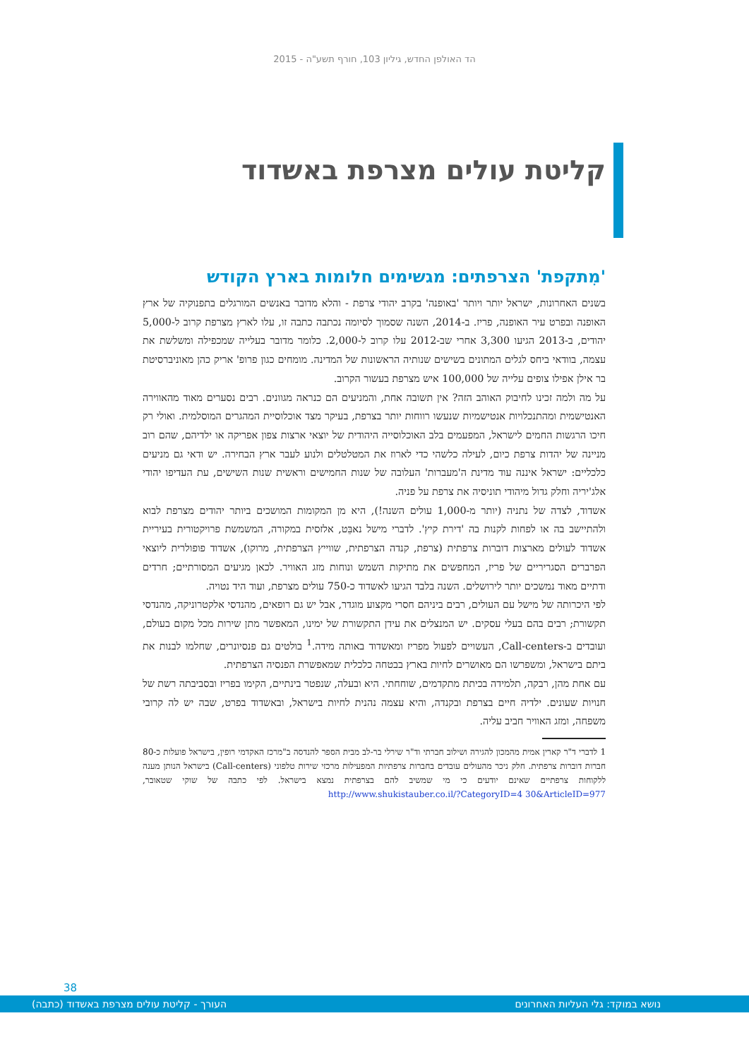הד האולפן החדש, גיליון 103, חורף תשע"ה - 2015
קליטת עולים מצרפת באשדוד
'מִתקפת' הצרפתים: מגשימים חלומות בארץ הקודש
בשנים האחרונות, ישראל יותר ויותר 'באופנה' בקרב יהודי צרפת - והלא מדובר באנשים המורגלים בתפנוקיה של ארץ האופנה ובפרט עיר האופנה, פריז. ב-2014, השנה שסמוך לסיומה נכתבה כתבה זו, עלו לארץ מצרפת קרוב ל-5,000 יהודים, ב-2013 הגיעו 3,300 אחרי שב-2012 עלו קרוב ל-2,000. כלומר מדובר בעלייה שמכפילה ומשלשת את עצמה, בוודאי ביחס לגלים המתונים בשישים שנותיה הראשונות של המדינה. מומחים כגון פרופ' אריק כהן מאוניברסיטת בר אילן אפילו צופים עלייה של 100,000 איש מצרפת בעשור הקרוב.
על מה ולמה זכינו לחיבוק האוהב הזה? אין תשובה אחת, והמניעים הם כנראה מגוונים. רבים נסערים מאוד מהאווירה האנטישמית ומהתנכלויות אנטישמיות שנעשו רווחות יותר בצרפת, בעיקר מצד אוכלוסיית המהגרים המוסלמית. ואולי רק חיכו הרגשות החמים לישראל, המפעמים בלב האוכלוסייה היהודית של יוצאי ארצות צפון אפריקה או ילדיהם, שהם רוב מניינה של יהדות צרפת כיום, לעילה כלשהי כדי לארוז את המטלטלים ולנוע לעבר ארץ הבחירה. יש ודאי גם מניעים כלכליים: ישראל איננה עוד מדינת ה'מעברות' העלובה של שנות החמישים וראשית שנות השישים, עת העדיפו יהודי אלג'יריה וחלק גדול מיהודי תוניסיה את צרפת על פניה.
אשדוד, לצדה של נתניה (יותר מ-1,000 עולים השנה!), היא מן המקומות המושכים ביותר יהודים מצרפת לבוא ולהתיישב בה או לפחות לקנות בה 'דירת קיץ'. לדברי מישל נאבֵּט, אלזסית במקורה, המשמשת פרויקטורית בעיריית אשדוד לעולים מארצות דוברות צרפתית (צרפת, קנדה הצרפתית, שווייץ הצרפתית, מרוקו), אשדוד פופולרית ליוצאי הפרברים הסגריריים של פריז, המחפשים את מתיקות השמש ונוחות מזג האוויר. לכאן מגיעים המסורתיים; חרדים ודתיים מאוד נמשכים יותר לירושלים. השנה בלבד הגיעו לאשדוד כ-750 עולים מצרפת, ועוד היד נטויה.
לפי היכרותה של מישל עם העולים, רבים ביניהם חסרי מקצוע מוגדר, אבל יש גם רופאים, מהנדסי אלקטרוניקה, מהנדסי תקשורת; רבים בהם בעלי עסקים. יש המנצלים את עידן התקשורת של ימינו, המאפשר מתן שירות מכל מקום בעולם, ועובדים ב-Call-centers, העשויים לפעול מפריז ומאשדוד באותה מידה.<sup>1</sup> בולטים גם פנסיונרים, שחלמו לבנות את ביתם בישראל, ומשפרשו הם מאושרים לחיות בארץ בבטחה כלכלית שמאפשרת הפנסיה הצרפתית.
עם אחת מהן, רבקה, תלמידה בכיתת מתקדמים, שוחחתי. היא ובעלה, שנפטר בינתיים, הקימו בפריז ובסביבתה רשת של חנויות שעונים. ילדיה חיים בצרפת ובקנדה, והיא עצמה נהנית לחיות בישראל, ובאשדוד בפרט, שבה יש לה קרובי משפחה, ומזג האוויר חביב עליה.
1 לדברי ד"ר קארין אמית מהמכון להגירה ושילוב חברתי וד"ר שירלי בר-לב מבית הספר להנדסה ב"מרכז האקדמי רופין, בישראל פועלות כ-80 חברות דוברות צרפתית. חלק ניכר מהעולים עובדים בחברות צרפתיות המפעילות מרכזי שירות טלפוני (Call-centers) בישראל הנותן מענה ללקוחות צרפתיים שאינם יודעים כי מי שמשיב להם בצרפתית נמצא בישראל. לפי כתבה של שוקי שטאובר, http://www.shukistauber.co.il/?CategoryID=4 30&ArticleID=977
38
נושא במוקד: גלי העליות האחרונים העורך - קליטת עולים מצרפת באשדוד (כתבה)